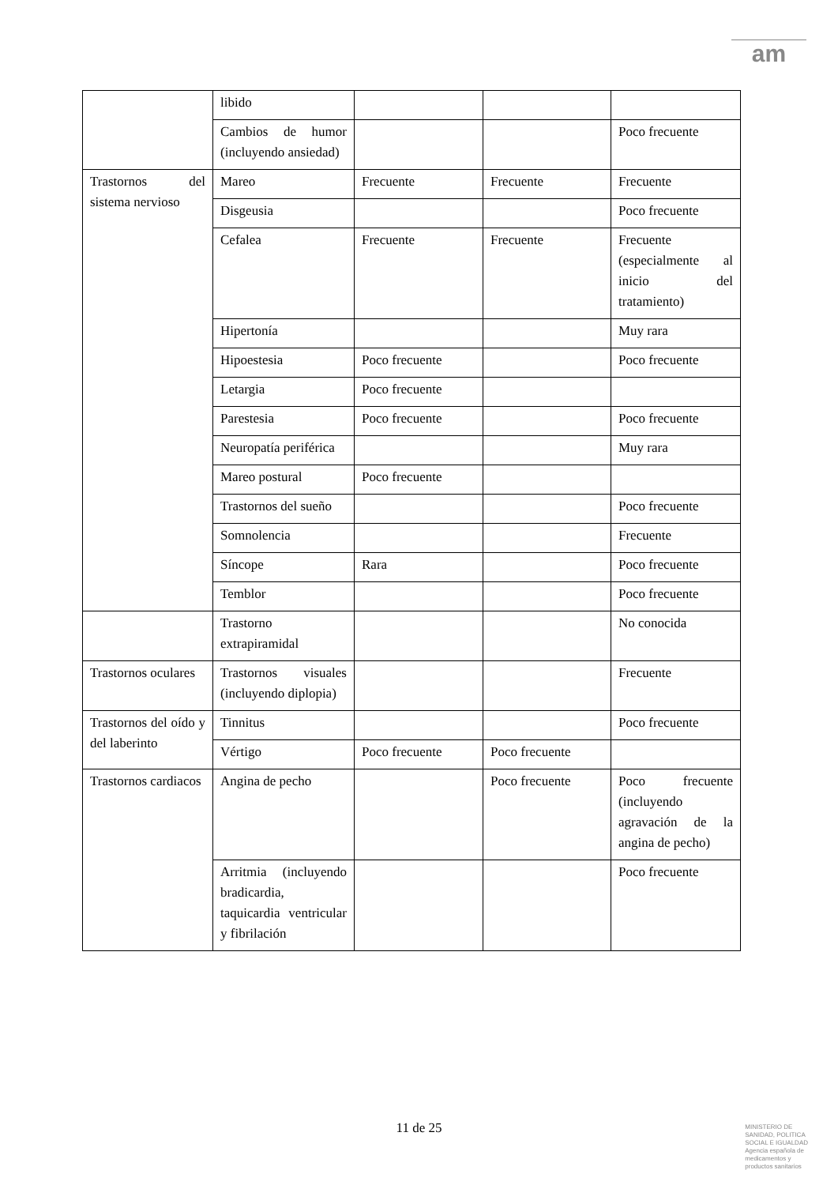am
| | libido | | | |
| | Cambios de humor (incluyendo ansiedad) | | | Poco frecuente |
| Trastornos del sistema nervioso | Mareo | Frecuente | Frecuente | Frecuente |
| | Disgeusia | | | Poco frecuente |
| | Cefalea | Frecuente | Frecuente | Frecuente (especialmente al inicio del tratamiento) |
| | Hipertonía | | | Muy rara |
| | Hipoestesia | Poco frecuente | | Poco frecuente |
| | Letargia | Poco frecuente | | |
| | Parestesia | Poco frecuente | | Poco frecuente |
| | Neuropatía periférica | | | Muy rara |
| | Mareo postural | Poco frecuente | | |
| | Trastornos del sueño | | | Poco frecuente |
| | Somnolencia | | | Frecuente |
| | Síncope | Rara | | Poco frecuente |
| | Temblor | | | Poco frecuente |
| | Trastorno extrapiramidal | | | No conocida |
| Trastornos oculares | Trastornos visuales (incluyendo diplopia) | | | Frecuente |
| Trastornos del oído y del laberinto | Tinnitus | | | Poco frecuente |
| | Vértigo | Poco frecuente | Poco frecuente | |
| Trastornos cardiacos | Angina de pecho | | Poco frecuente | Poco frecuente (incluyendo agravación de la angina de pecho) |
| | Arritmia (incluyendo bradicardia, taquicardia ventricular y fibrilación | | | Poco frecuente |
11 de 25
MINISTERIO DE
SANIDAD, POLITICA
SOCIAL E IGUALDAD
Agencia española de
medicamentos y
productos sanitarios